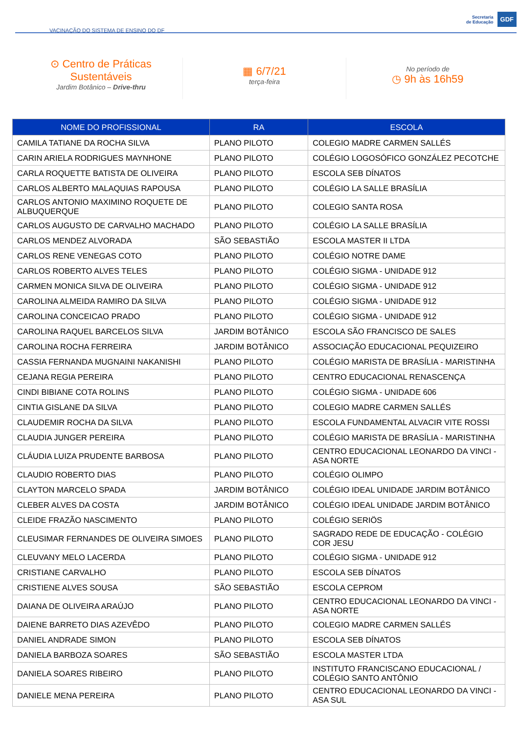VACINAÇÃO DO SISTEMA DE ENSINO DO DF
Secretaria
de Educação
GDF
⊙ Centro de Práticas
Sustentáveis
Jardim Botânico – Drive-thru
▦ 6/7/21
terça-feira
No período de
◷ 9h às 16h59
| NOME DO PROFISSIONAL | RA | ESCOLA |
| --- | --- | --- |
| CAMILA TATIANE DA ROCHA SILVA | PLANO PILOTO | COLEGIO MADRE CARMEN SALLÉS |
| CARIN ARIELA RODRIGUES MAYNHONE | PLANO PILOTO | COLÉGIO LOGOSÓFICO GONZÁLEZ PECOTCHE |
| CARLA ROQUETTE BATISTA DE OLIVEIRA | PLANO PILOTO | ESCOLA SEB DÍNATOS |
| CARLOS ALBERTO MALAQUIAS RAPOUSA | PLANO PILOTO | COLÉGIO LA SALLE BRASÍLIA |
| CARLOS ANTONIO MAXIMINO ROQUETE DE ALBUQUERQUE | PLANO PILOTO | COLEGIO SANTA ROSA |
| CARLOS AUGUSTO DE CARVALHO MACHADO | PLANO PILOTO | COLÉGIO LA SALLE BRASÍLIA |
| CARLOS MENDEZ ALVORADA | SÃO SEBASTIÃO | ESCOLA MASTER II LTDA |
| CARLOS RENE VENEGAS COTO | PLANO PILOTO | COLÉGIO NOTRE DAME |
| CARLOS ROBERTO ALVES TELES | PLANO PILOTO | COLÉGIO SIGMA - UNIDADE 912 |
| CARMEN MONICA SILVA DE OLIVEIRA | PLANO PILOTO | COLÉGIO SIGMA - UNIDADE 912 |
| CAROLINA ALMEIDA RAMIRO DA SILVA | PLANO PILOTO | COLÉGIO SIGMA - UNIDADE 912 |
| CAROLINA CONCEICAO PRADO | PLANO PILOTO | COLÉGIO SIGMA - UNIDADE 912 |
| CAROLINA RAQUEL BARCELOS SILVA | JARDIM BOTÂNICO | ESCOLA SÃO FRANCISCO DE SALES |
| CAROLINA ROCHA FERREIRA | JARDIM BOTÂNICO | ASSOCIAÇÃO EDUCACIONAL PEQUIZEIRO |
| CASSIA FERNANDA MUGNAINI NAKANISHI | PLANO PILOTO | COLÉGIO MARISTA DE BRASÍLIA - MARISTINHA |
| CEJANA REGIA PEREIRA | PLANO PILOTO | CENTRO EDUCACIONAL RENASCENÇA |
| CINDI BIBIANE COTA ROLINS | PLANO PILOTO | COLÉGIO SIGMA - UNIDADE 606 |
| CINTIA GISLANE DA SILVA | PLANO PILOTO | COLEGIO MADRE CARMEN SALLÉS |
| CLAUDEMIR ROCHA DA SILVA | PLANO PILOTO | ESCOLA FUNDAMENTAL ALVACIR VITE ROSSI |
| CLAUDIA JUNGER PEREIRA | PLANO PILOTO | COLÉGIO MARISTA DE BRASÍLIA - MARISTINHA |
| CLÁUDIA LUIZA PRUDENTE BARBOSA | PLANO PILOTO | CENTRO EDUCACIONAL LEONARDO DA VINCI - ASA NORTE |
| CLAUDIO ROBERTO DIAS | PLANO PILOTO | COLÉGIO OLIMPO |
| CLAYTON MARCELO SPADA | JARDIM BOTÂNICO | COLÉGIO IDEAL UNIDADE JARDIM BOTÂNICO |
| CLEBER ALVES DA COSTA | JARDIM BOTÂNICO | COLÉGIO IDEAL UNIDADE JARDIM BOTÂNICO |
| CLEIDE FRAZÃO NASCIMENTO | PLANO PILOTO | COLÉGIO SERIÖS |
| CLEUSIMAR FERNANDES DE OLIVEIRA SIMOES | PLANO PILOTO | SAGRADO REDE DE EDUCAÇÃO - COLÉGIO COR JESU |
| CLEUVANY MELO LACERDA | PLANO PILOTO | COLÉGIO SIGMA - UNIDADE 912 |
| CRISTIANE CARVALHO | PLANO PILOTO | ESCOLA SEB DÍNATOS |
| CRISTIENE ALVES SOUSA | SÃO SEBASTIÃO | ESCOLA CEPROM |
| DAIANA DE OLIVEIRA ARAÚJO | PLANO PILOTO | CENTRO EDUCACIONAL LEONARDO DA VINCI - ASA NORTE |
| DAIENE BARRETO DIAS AZEVÊDO | PLANO PILOTO | COLEGIO MADRE CARMEN SALLÉS |
| DANIEL ANDRADE SIMON | PLANO PILOTO | ESCOLA SEB DÍNATOS |
| DANIELA BARBOZA SOARES | SÃO SEBASTIÃO | ESCOLA MASTER LTDA |
| DANIELA SOARES RIBEIRO | PLANO PILOTO | INSTITUTO FRANCISCANO EDUCACIONAL / COLÉGIO SANTO ANTÔNIO |
| DANIELE MENA PEREIRA | PLANO PILOTO | CENTRO EDUCACIONAL LEONARDO DA VINCI - ASA SUL |